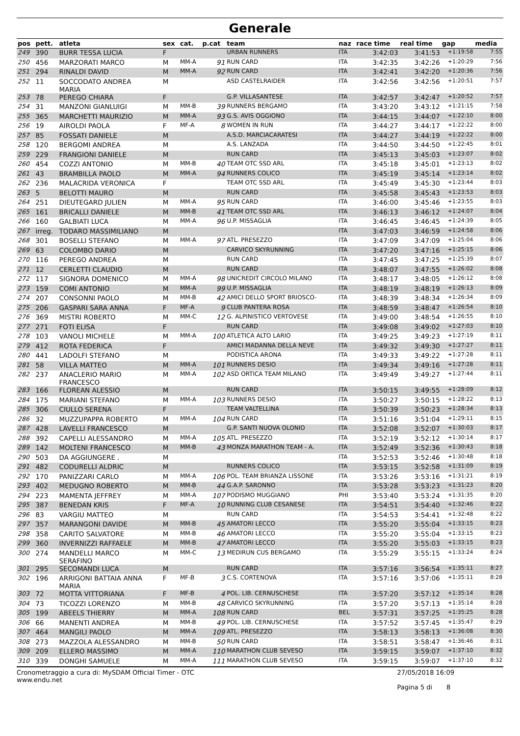Generale
| pos | pett. | atleta | sex | cat. | p.cat | team | naz | race time | real time | gap | media |
| --- | --- | --- | --- | --- | --- | --- | --- | --- | --- | --- | --- |
| 249 | 390 | BURR TESSA LUCIA | F | | | URBAN RUNNERS | ITA | 3:42:03 | 3:41:53 | +1:19:58 | 7:55 |
| 250 | 456 | MARZORATI MARCO | M | MM-A | 91 | RUN CARD | ITA | 3:42:35 | 3:42:26 | +1:20:29 | 7:56 |
| 251 | 294 | RINALDI DAVID | M | MM-A | 92 | RUN CARD | ITA | 3:42:41 | 3:42:20 | +1:20:36 | 7:56 |
| 252 | 11 | SOCCODATO ANDREA MARIA | M | | | ASD CASTELRAIDER | ITA | 3:42:56 | 3:42:56 | +1:20:51 | 7:57 |
| 253 | 78 | PEREGO CHIARA | F | | | G.P. VILLASANTESE | ITA | 3:42:57 | 3:42:47 | +1:20:52 | 7:57 |
| 254 | 31 | MANZONI GIANLUIGI | M | MM-B | 39 | RUNNERS BERGAMO | ITA | 3:43:20 | 3:43:12 | +1:21:15 | 7:58 |
| 255 | 365 | MARCHETTI MAURIZIO | M | MM-A | 93 | G.S. AVIS OGGIONO | ITA | 3:44:15 | 3:44:07 | +1:22:10 | 8:00 |
| 256 | 19 | AIROLDI PAOLA | F | MF-A | 8 | WOMEN IN RUN | ITA | 3:44:27 | 3:44:17 | +1:22:22 | 8:00 |
| 257 | 85 | FOSSATI DANIELE | M | | | A.S.D. MARCIACARATESI | ITA | 3:44:27 | 3:44:19 | +1:22:22 | 8:00 |
| 258 | 120 | BERGOMI ANDREA | M | | | A.S. LANZADA | ITA | 3:44:50 | 3:44:50 | +1:22:45 | 8:01 |
| 259 | 229 | FRANGIONI DANIELE | M | | | RUN CARD | ITA | 3:45:13 | 3:45:03 | +1:23:07 | 8:02 |
| 260 | 454 | COZZI ANTONIO | M | MM-B | 40 | TEAM OTC SSD ARL | ITA | 3:45:18 | 3:45:01 | +1:23:13 | 8:02 |
| 261 | 43 | BRAMBILLA PAOLO | M | MM-A | 94 | RUNNERS COLICO | ITA | 3:45:19 | 3:45:14 | +1:23:14 | 8:02 |
| 262 | 236 | MALACRIDA VERONICA | F | | | TEAM OTC SSD ARL | ITA | 3:45:49 | 3:45:30 | +1:23:44 | 8:03 |
| 263 | 5 | BELOTTI MAURO | M | | | RUN CARD | ITA | 3:45:58 | 3:45:43 | +1:23:53 | 8:03 |
| 264 | 251 | DIEUTEGARD JULIEN | M | MM-A | 95 | RUN CARD | ITA | 3:46:00 | 3:45:46 | +1:23:55 | 8:03 |
| 265 | 161 | BRICALLI DANIELE | M | MM-B | 41 | TEAM OTC SSD ARL | ITA | 3:46:13 | 3:46:12 | +1:24:07 | 8:04 |
| 266 | 160 | GALBIATI LUCA | M | MM-A | 96 | U.P. MISSAGLIA | ITA | 3:46:45 | 3:46:45 | +1:24:39 | 8:05 |
| 267 | irreg. | TODARO MASSIMILIANO | M | | | | ITA | 3:47:03 | 3:46:59 | +1:24:58 | 8:06 |
| 268 | 301 | BOSELLI STEFANO | M | MM-A | 97 | ATL. PRESEZZO | ITA | 3:47:09 | 3:47:09 | +1:25:04 | 8:06 |
| 269 | 63 | COLOMBO DARIO | M | | | CARVICO SKYRUNNING | ITA | 3:47:20 | 3:47:16 | +1:25:15 | 8:06 |
| 270 | 116 | PEREGO ANDREA | M | | | RUN CARD | ITA | 3:47:45 | 3:47:25 | +1:25:39 | 8:07 |
| 271 | 12 | CERLETTI CLAUDIO | M | | | RUN CARD | ITA | 3:48:07 | 3:47:55 | +1:26:02 | 8:08 |
| 272 | 117 | SIGNORA DOMENICO | M | MM-A | 98 | UNICREDIT CIRCOLO MILANO | ITA | 3:48:17 | 3:48:05 | +1:26:12 | 8:08 |
| 273 | 159 | COMI ANTONIO | M | MM-A | 99 | U.P. MISSAGLIA | ITA | 3:48:19 | 3:48:19 | +1:26:13 | 8:09 |
| 274 | 207 | CONSONNI PAOLO | M | MM-B | 42 | AMICI DELLO SPORT BRIOSCO- | ITA | 3:48:39 | 3:48:34 | +1:26:34 | 8:09 |
| 275 | 206 | GASPARI SARA ANNA | F | MF-A | 9 | CLUB PANTERA ROSA | ITA | 3:48:59 | 3:48:47 | +1:26:54 | 8:10 |
| 276 | 369 | MISTRI ROBERTO | M | MM-C | 12 | G. ALPINISTICO VERTOVESE | ITA | 3:49:00 | 3:48:54 | +1:26:55 | 8:10 |
| 277 | 271 | FOTI ELISA | F | | | RUN CARD | ITA | 3:49:08 | 3:49:02 | +1:27:03 | 8:10 |
| 278 | 103 | VANOLI MICHELE | M | MM-A | 100 | ATLETICA ALTO LARIO | ITA | 3:49:25 | 3:49:23 | +1:27:19 | 8:11 |
| 279 | 412 | ROTA FEDERICA | F | | | AMICI MADANNA DELLA NEVE | ITA | 3:49:32 | 3:49:30 | +1:27:27 | 8:11 |
| 280 | 441 | LADOLFI STEFANO | M | | | PODISTICA ARONA | ITA | 3:49:33 | 3:49:22 | +1:27:28 | 8:11 |
| 281 | 58 | VILLA MATTEO | M | MM-A | 101 | RUNNERS DESIO | ITA | 3:49:34 | 3:49:16 | +1:27:28 | 8:11 |
| 282 | 237 | ANACLERIO MARIO FRANCESCO | M | MM-A | 102 | ASD ORTICA TEAM MILANO | ITA | 3:49:49 | 3:49:27 | +1:27:44 | 8:11 |
| 283 | 166 | FLOREAN ALESSIO | M | | | RUN CARD | ITA | 3:50:15 | 3:49:55 | +1:28:09 | 8:12 |
| 284 | 175 | MARIANI STEFANO | M | MM-A | 103 | RUNNERS DESIO | ITA | 3:50:27 | 3:50:15 | +1:28:22 | 8:13 |
| 285 | 306 | CIULLO SERENA | F | | | TEAM VALTELLINA | ITA | 3:50:39 | 3:50:23 | +1:28:34 | 8:13 |
| 286 | 32 | MUZZUPAPPA ROBERTO | M | MM-A | 104 | RUN CARD | ITA | 3:51:16 | 3:51:04 | +1:29:11 | 8:15 |
| 287 | 428 | LAVELLI FRANCESCO | M | | | G.P. SANTI NUOVA OLONIO | ITA | 3:52:08 | 3:52:07 | +1:30:03 | 8:17 |
| 288 | 392 | CAPELLI ALESSANDRO | M | MM-A | 105 | ATL. PRESEZZO | ITA | 3:52:19 | 3:52:12 | +1:30:14 | 8:17 |
| 289 | 142 | MOLTENI FRANCESCO | M | MM-B | 43 | MONZA MARATHON TEAM - A. | ITA | 3:52:49 | 3:52:36 | +1:30:43 | 8:18 |
| 290 | 503 | DA AGGIUNGERE . | M | | | | ITA | 3:52:53 | 3:52:46 | +1:30:48 | 8:18 |
| 291 | 482 | CODURELLI ALDRIC | M | | | RUNNERS COLICO | ITA | 3:53:15 | 3:52:58 | +1:31:09 | 8:19 |
| 292 | 170 | PANIZZARI CARLO | M | MM-A | 106 | POL. TEAM BRIANZA LISSONE | ITA | 3:53:26 | 3:53:16 | +1:31:21 | 8:19 |
| 293 | 402 | MEDUGNO ROBERTO | M | MM-B | 44 | G.A.P. SARONNO | ITA | 3:53:28 | 3:53:23 | +1:31:23 | 8:20 |
| 294 | 223 | MAMENTA JEFFREY | M | MM-A | 107 | PODISMO MUGGIANO | PHI | 3:53:40 | 3:53:24 | +1:31:35 | 8:20 |
| 295 | 387 | BENEDAN KRIS | F | MF-A | 10 | RUNNING CLUB CESANESE | ITA | 3:54:51 | 3:54:40 | +1:32:46 | 8:22 |
| 296 | 83 | VARGIU MATTEO | M | | | RUN CARD | ITA | 3:54:53 | 3:54:41 | +1:32:48 | 8:22 |
| 297 | 357 | MARANGONI DAVIDE | M | MM-B | 45 | AMATORI LECCO | ITA | 3:55:20 | 3:55:04 | +1:33:15 | 8:23 |
| 298 | 358 | CARITO SALVATORE | M | MM-B | 46 | AMATORI LECCO | ITA | 3:55:20 | 3:55:04 | +1:33:15 | 8:23 |
| 299 | 360 | INVERNIZZI RAFFAELE | M | MM-B | 47 | AMATORI LECCO | ITA | 3:55:20 | 3:55:03 | +1:33:15 | 8:23 |
| 300 | 274 | MANDELLI MARCO SERAFINO | M | MM-C | 13 | MEDIRUN CUS BERGAMO | ITA | 3:55:29 | 3:55:15 | +1:33:24 | 8:24 |
| 301 | 295 | SECOMANDI LUCA | M | | | RUN CARD | ITA | 3:57:16 | 3:56:54 | +1:35:11 | 8:27 |
| 302 | 196 | ARRIGONI BATTAIA ANNA MARIA | F | MF-B | 3 | C.S. CORTENOVA | ITA | 3:57:16 | 3:57:06 | +1:35:11 | 8:28 |
| 303 | 72 | MOTTA VITTORIANA | F | MF-B | 4 | POL. LIB. CERNUSCHESE | ITA | 3:57:20 | 3:57:12 | +1:35:14 | 8:28 |
| 304 | 73 | TICOZZI LORENZO | M | MM-B | 48 | CARVICO SKYRUNNING | ITA | 3:57:20 | 3:57:13 | +1:35:14 | 8:28 |
| 305 | 199 | ABEELS THIERRY | M | MM-A | 108 | RUN CARD | BEL | 3:57:31 | 3:57:25 | +1:35:25 | 8:28 |
| 306 | 66 | MANENTI ANDREA | M | MM-B | 49 | POL. LIB. CERNUSCHESE | ITA | 3:57:52 | 3:57:45 | +1:35:47 | 8:29 |
| 307 | 464 | MANGILI PAOLO | M | MM-A | 109 | ATL. PRESEZZO | ITA | 3:58:13 | 3:58:13 | +1:36:08 | 8:30 |
| 308 | 273 | MAZZOLA ALESSANDRO | M | MM-B | 50 | RUN CARD | ITA | 3:58:51 | 3:58:47 | +1:36:46 | 8:31 |
| 309 | 209 | ELLERO MASSIMO | M | MM-A | 110 | MARATHON CLUB SEVESO | ITA | 3:59:15 | 3:59:07 | +1:37:10 | 8:32 |
| 310 | 339 | DONGHI SAMUELE | M | MM-A | 111 | MARATHON CLUB SEVESO | ITA | 3:59:15 | 3:59:07 | +1:37:10 | 8:32 |
Cronometraggio a cura di: MySDAM Official Timer - OTC
www.endu.net
27/05/2018 16:09
Pagina 5 di 8